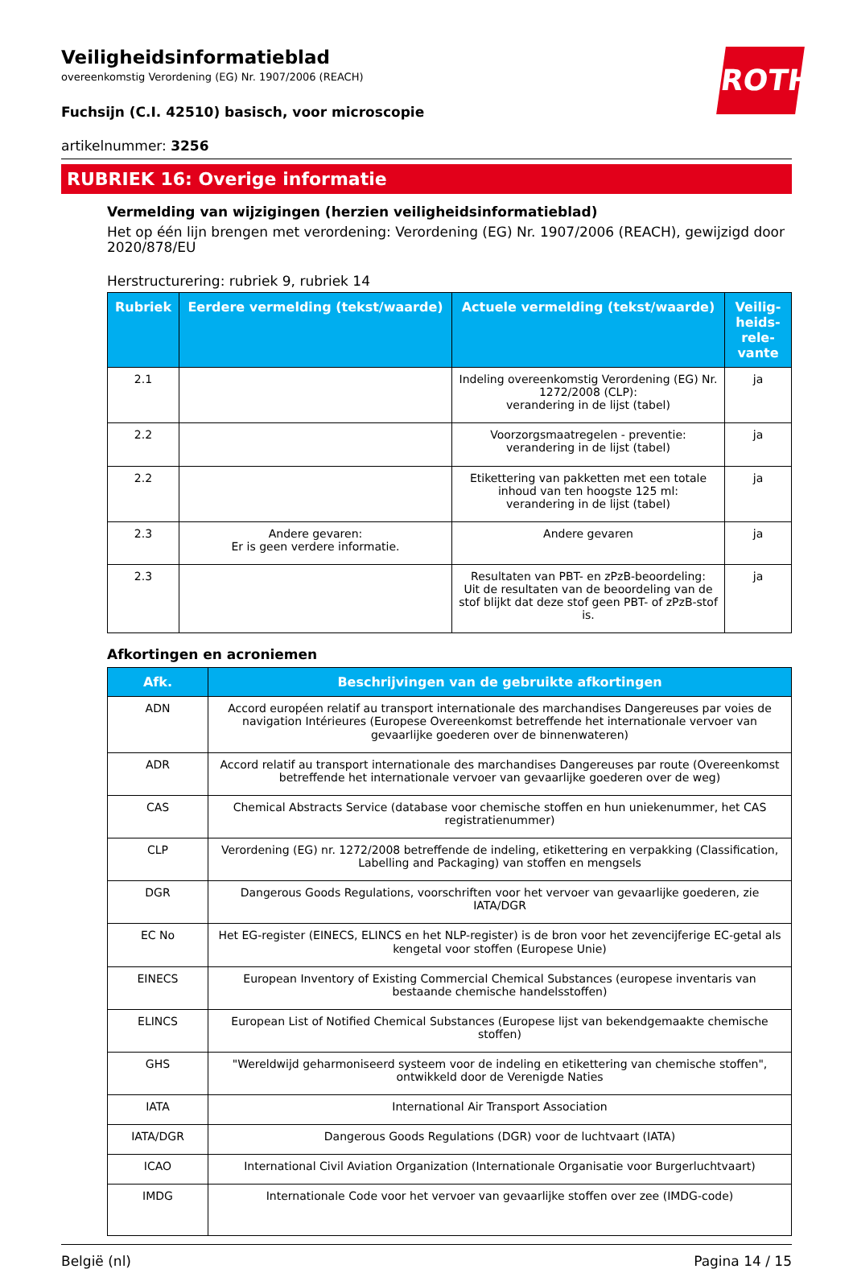ROTH
Veiligheidsinformatieblad
overeenkomstig Verordening (EG) Nr. 1907/2006 (REACH)
Fuchsijn (C.I. 42510) basisch, voor microscopie
artikelnummer: 3256
RUBRIEK 16: Overige informatie
Vermelding van wijzigingen (herzien veiligheidsinformatieblad)
Het op één lijn brengen met verordening: Verordening (EG) Nr. 1907/2006 (REACH), gewijzigd door 2020/878/EU
Herstructurering: rubriek 9, rubriek 14
| Rubriek | Eerdere vermelding (tekst/waarde) | Actuele vermelding (tekst/waarde) | Veilig-heids-rele-vante |
| --- | --- | --- | --- |
| 2.1 | | Indeling overeenkomstig Verordening (EG) Nr. 1272/2008 (CLP): verandering in de lijst (tabel) | ja |
| 2.2 | | Voorzorgsmaatregelen - preventie: verandering in de lijst (tabel) | ja |
| 2.2 | | Etikettering van pakketten met een totale inhoud van ten hoogste 125 ml: verandering in de lijst (tabel) | ja |
| 2.3 | Andere gevaren: Er is geen verdere informatie. | Andere gevaren | ja |
| 2.3 | | Resultaten van PBT- en zPzB-beoordeling: Uit de resultaten van de beoordeling van de stof blijkt dat deze stof geen PBT- of zPzB-stof is. | ja |
Afkortingen en acroniemen
| Afk. | Beschrijvingen van de gebruikte afkortingen |
| --- | --- |
| ADN | Accord européen relatif au transport internationale des marchandises Dangereuses par voies de navigation Intérieures (Europese Overeenkomst betreffende het internationale vervoer van gevaarlijke goederen over de binnenwateren) |
| ADR | Accord relatif au transport internationale des marchandises Dangereuses par route (Overeenkomst betreffende het internationale vervoer van gevaarlijke goederen over de weg) |
| CAS | Chemical Abstracts Service (database voor chemische stoffen en hun uniekenummer, het CAS registratienummer) |
| CLP | Verordening (EG) nr. 1272/2008 betreffende de indeling, etikettering en verpakking (Classification, Labelling and Packaging) van stoffen en mengsels |
| DGR | Dangerous Goods Regulations, voorschriften voor het vervoer van gevaarlijke goederen, zie IATA/DGR |
| EC No | Het EG-register (EINECS, ELINCS en het NLP-register) is de bron voor het zevencijferige EC-getal als kengetal voor stoffen (Europese Unie) |
| EINECS | European Inventory of Existing Commercial Chemical Substances (europese inventaris van bestaande chemische handelsstoffen) |
| ELINCS | European List of Notified Chemical Substances (Europese lijst van bekendgemaakte chemische stoffen) |
| GHS | "Wereldwijd geharmoniseerd systeem voor de indeling en etikettering van chemische stoffen", ontwikkeld door de Verenigde Naties |
| IATA | International Air Transport Association |
| IATA/DGR | Dangerous Goods Regulations (DGR) voor de luchtvaart (IATA) |
| ICAO | International Civil Aviation Organization (Internationale Organisatie voor Burgerluchtvaart) |
| IMDG | Internationale Code voor het vervoer van gevaarlijke stoffen over zee (IMDG-code) |
België (nl) Pagina 14 / 15